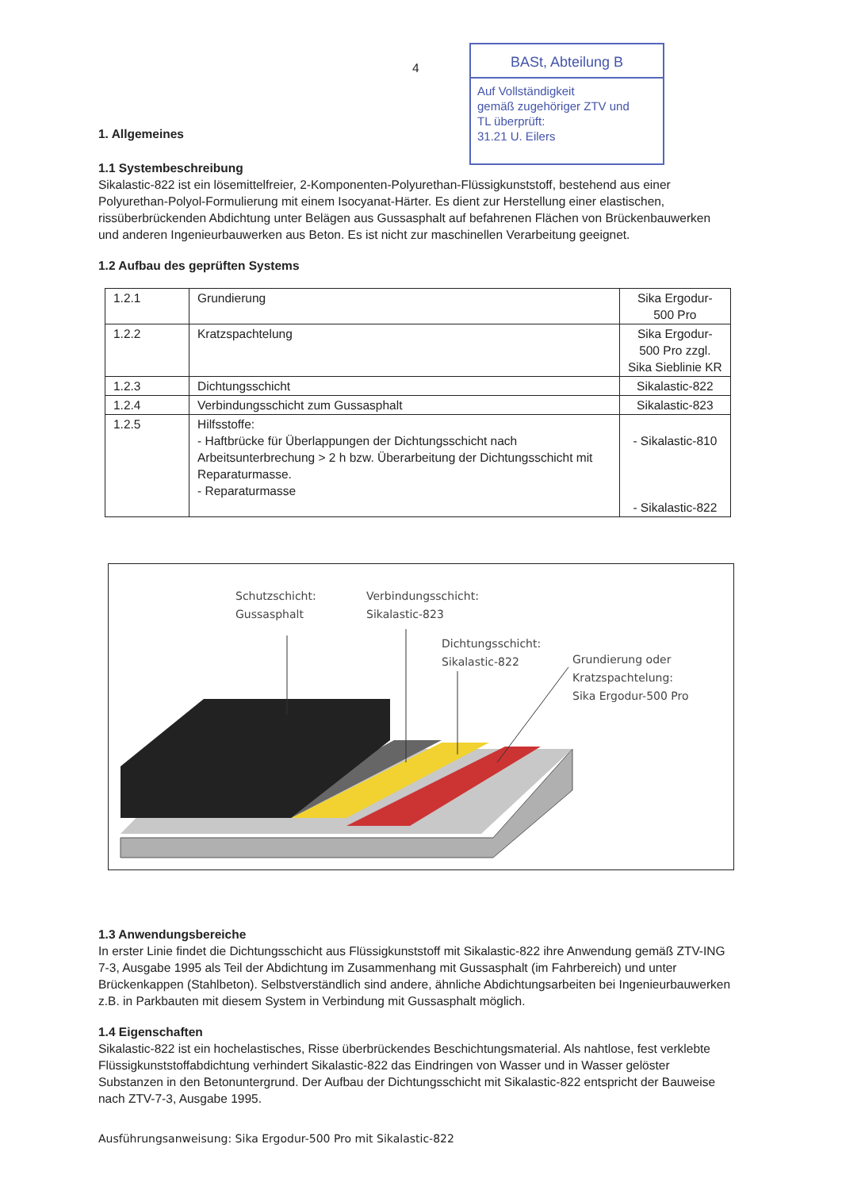4
BASt, Abteilung B
Auf Vollständigkeit
gemäß zugehöriger ZTV und
TL überprüft:
31.21 U. Eilers
1. Allgemeines
1.1 Systembeschreibung
Sikalastic-822 ist ein lösemittelfreier, 2-Komponenten-Polyurethan-Flüssigkunststoff, bestehend aus einer Polyurethan-Polyol-Formulierung mit einem Isocyanat-Härter. Es dient zur Herstellung einer elastischen, rissüberbrückenden Abdichtung unter Belägen aus Gussasphalt auf befahrenen Flächen von Brückenbauwerken und anderen Ingenieurbauwerken aus Beton. Es ist nicht zur maschinellen Verarbeitung geeignet.
1.2 Aufbau des geprüften Systems
| 1.2.1 | Grundierung | Sika Ergodur-500 Pro |
| 1.2.2 | Kratzspachtelung | Sika Ergodur-500 Pro zzgl. Sika Sieblinie KR |
| 1.2.3 | Dichtungsschicht | Sikalastic-822 |
| 1.2.4 | Verbindungsschicht zum Gussasphalt | Sikalastic-823 |
| 1.2.5 | Hilfsstoffe: - Haftbrücke für Überlappungen der Dichtungsschicht nach Arbeitsunterbrechung > 2 h bzw. Überarbeitung der Dichtungsschicht mit Reparaturmasse. - Reparaturmasse | - Sikalastic-810 - Sikalastic-822 |
Schutzschicht:
Gussasphalt
Verbindungsschicht:
Sikalastic-823
Dichtungsschicht:
Sikalastic-822
Grundierung oder
Kratzspachtelung:
Sika Ergodur-500 Pro
1.3 Anwendungsbereiche
In erster Linie findet die Dichtungsschicht aus Flüssigkunststoff mit Sikalastic-822 ihre Anwendung gemäß ZTV-ING 7-3, Ausgabe 1995 als Teil der Abdichtung im Zusammenhang mit Gussasphalt (im Fahrbereich) und unter Brückenkappen (Stahlbeton). Selbstverständlich sind andere, ähnliche Abdichtungsarbeiten bei Ingenieurbauwerken z.B. in Parkbauten mit diesem System in Verbindung mit Gussasphalt möglich.
1.4 Eigenschaften
Sikalastic-822 ist ein hochelastisches, Risse überbrückendes Beschichtungsmaterial. Als nahtlose, fest verklebte Flüssigkunststoffabdichtung verhindert Sikalastic-822 das Eindringen von Wasser und in Wasser gelöster Substanzen in den Betonuntergrund. Der Aufbau der Dichtungsschicht mit Sikalastic-822 entspricht der Bauweise nach ZTV-7-3, Ausgabe 1995.
Ausführungsanweisung: Sika Ergodur-500 Pro mit Sikalastic-822